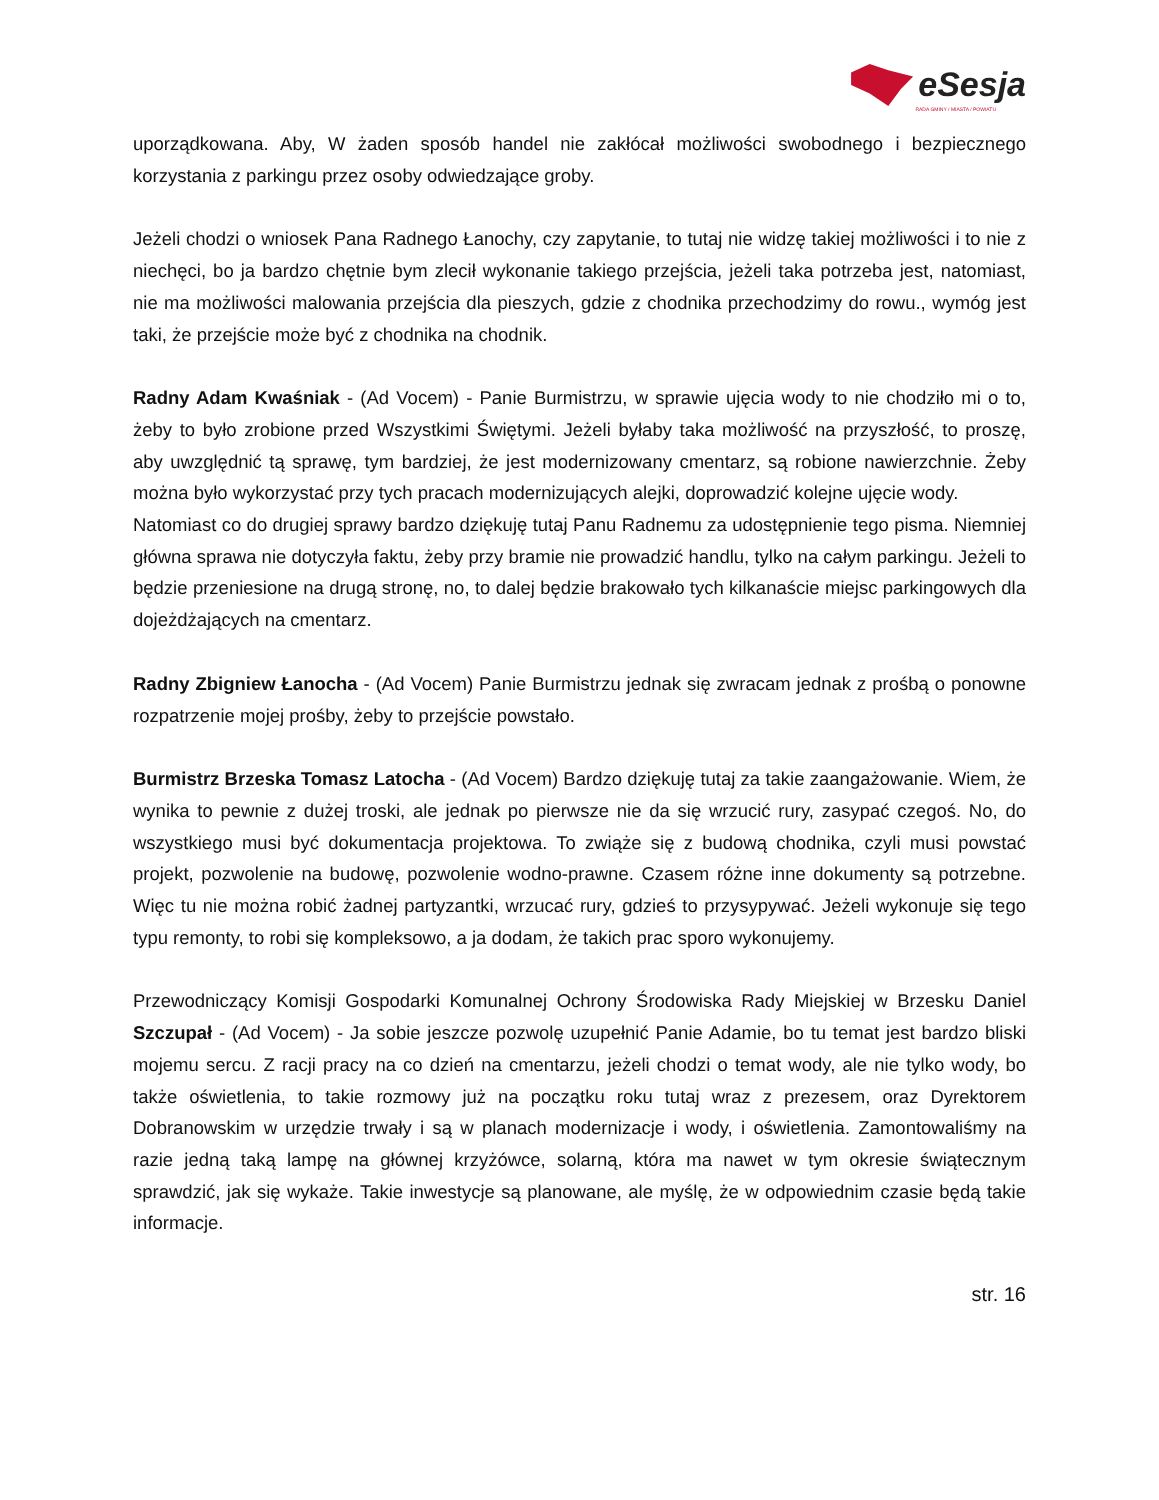eSesja
RADA GMINY / MIASTA / POWIATU
uporządkowana. Aby, W żaden sposób handel nie zakłócał możliwości swobodnego i bezpiecznego korzystania z parkingu przez osoby odwiedzające groby.
Jeżeli chodzi o wniosek Pana Radnego Łanochy, czy zapytanie, to tutaj nie widzę takiej możliwości i to nie z niechęci, bo ja bardzo chętnie bym zlecił wykonanie takiego przejścia, jeżeli taka potrzeba jest, natomiast, nie ma możliwości malowania przejścia dla pieszych, gdzie z chodnika przechodzimy do rowu., wymóg jest taki, że przejście może być z chodnika na chodnik.
Radny Adam Kwaśniak - (Ad Vocem) - Panie Burmistrzu, w sprawie ujęcia wody to nie chodziło mi o to, żeby to było zrobione przed Wszystkimi Świętymi. Jeżeli byłaby taka możliwość na przyszłość, to proszę, aby uwzględnić tą sprawę, tym bardziej, że jest modernizowany cmentarz, są robione nawierzchnie. Żeby można było wykorzystać przy tych pracach modernizujących alejki, doprowadzić kolejne ujęcie wody.
Natomiast co do drugiej sprawy bardzo dziękuję tutaj Panu Radnemu za udostępnienie tego pisma. Niemniej główna sprawa nie dotyczyła faktu, żeby przy bramie nie prowadzić handlu, tylko na całym parkingu. Jeżeli to będzie przeniesione na drugą stronę, no, to dalej będzie brakowało tych kilkanaście miejsc parkingowych dla dojeżdżających na cmentarz.
Radny Zbigniew Łanocha - (Ad Vocem) Panie Burmistrzu jednak się zwracam jednak z prośbą o ponowne rozpatrzenie mojej prośby, żeby to przejście powstało.
Burmistrz Brzeska Tomasz Latocha - (Ad Vocem) Bardzo dziękuję tutaj za takie zaangażowanie. Wiem, że wynika to pewnie z dużej troski, ale jednak po pierwsze nie da się wrzucić rury, zasypać czegoś. No, do wszystkiego musi być dokumentacja projektowa. To zwiąże się z budową chodnika, czyli musi powstać projekt, pozwolenie na budowę, pozwolenie wodno-prawne. Czasem różne inne dokumenty są potrzebne. Więc tu nie można robić żadnej partyzantki, wrzucać rury, gdzieś to przysypywać. Jeżeli wykonuje się tego typu remonty, to robi się kompleksowo, a ja dodam, że takich prac sporo wykonujemy.
Przewodniczący Komisji Gospodarki Komunalnej Ochrony Środowiska Rady Miejskiej w Brzesku Daniel Szczupał - (Ad Vocem) - Ja sobie jeszcze pozwolę uzupełnić Panie Adamie, bo tu temat jest bardzo bliski mojemu sercu. Z racji pracy na co dzień na cmentarzu, jeżeli chodzi o temat wody, ale nie tylko wody, bo także oświetlenia, to takie rozmowy już na początku roku tutaj wraz z prezesem, oraz Dyrektorem Dobranowskim w urzędzie trwały i są w planach modernizacje i wody, i oświetlenia. Zamontowaliśmy na razie jedną taką lampę na głównej krzyżówce, solarną, która ma nawet w tym okresie świątecznym sprawdzić, jak się wykaże. Takie inwestycje są planowane, ale myślę, że w odpowiednim czasie będą takie informacje.
str. 16